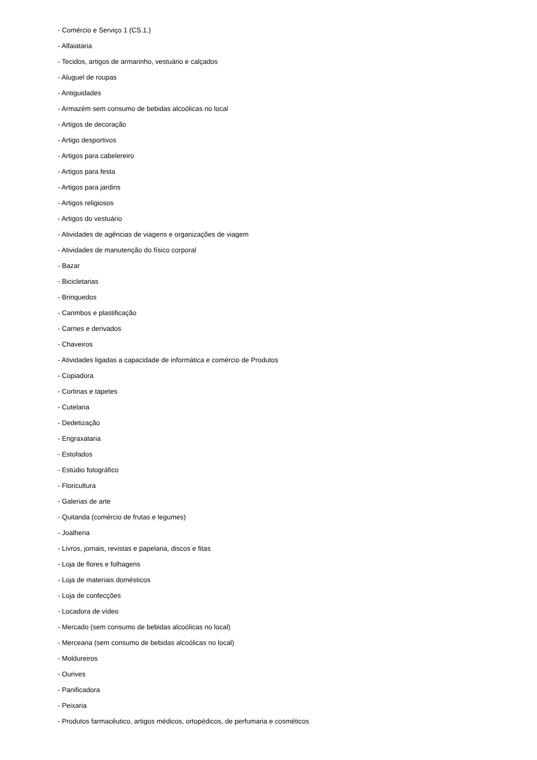- Comércio e Serviço 1 (CS.1.)
- Alfaiataria
- Tecidos, artigos de armarinho, vestuário e calçados
- Aluguel de roupas
- Antiguidades
- Armazém sem consumo de bebidas alcoólicas no local
- Artigos de decoração
- Artigo desportivos
- Artigos para cabelereiro
- Artigos para festa
- Artigos para jardins
- Artigos religiosos
- Artigos do vestuário
- Atividades de agências de viagens e organizações de viagem
- Atividades de manutenção do físico corporal
- Bazar
- Bicicletarias
- Brinquedos
- Carimbos e plastificação
- Carnes e derivados
- Chaveiros
- Atividades ligadas a capacidade de informática e comércio de Produtos
- Copiadora
- Cortinas e tapetes
- Cutelaria
- Dedetização
- Engraxataria
- Estofados
- Estúdio fotográfico
- Floricultura
- Galerias de arte
- Quitanda (comércio de frutas e legumes)
- Joalheria
- Livros, jornais, revistas e papelaria, discos e fitas
- Loja de flores e folhagens
- Loja de materiais domésticos
- Loja de confecções
- Locadora de vídeo
- Mercado (sem consumo de bebidas alcoólicas no local)
- Mercearia (sem consumo de bebidas alcoólicas no local)
- Moldureiros
- Ourives
- Panificadora
- Peixaria
- Produtos farmacêutico, artigos médicos, ortopédicos, de perfumaria e cosméticos